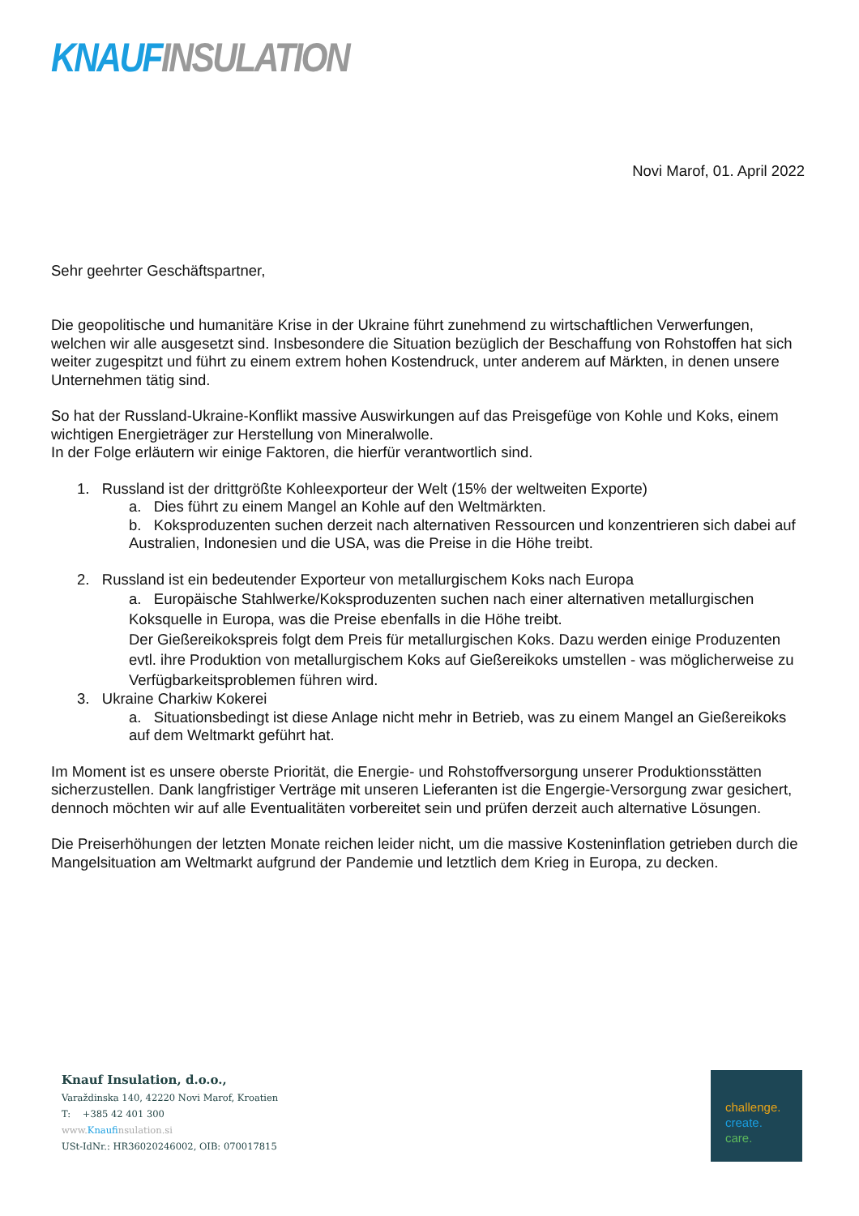KNAUF INSULATION
Novi Marof, 01. April 2022
Sehr geehrter Geschäftspartner,
Die geopolitische und humanitäre Krise in der Ukraine führt zunehmend zu wirtschaftlichen Verwerfungen, welchen wir alle ausgesetzt sind. Insbesondere die Situation bezüglich der Beschaffung von Rohstoffen hat sich weiter zugespitzt und führt zu einem extrem hohen Kostendruck, unter anderem auf Märkten, in denen unsere Unternehmen tätig sind.
So hat der Russland-Ukraine-Konflikt massive Auswirkungen auf das Preisgefüge von Kohle und Koks, einem wichtigen Energieträger zur Herstellung von Mineralwolle.
In der Folge erläutern wir einige Faktoren, die hierfür verantwortlich sind.
1. Russland ist der drittgrößte Kohleexporteur der Welt (15% der weltweiten Exporte)
a. Dies führt zu einem Mangel an Kohle auf den Weltmärkten.
b. Koksproduzenten suchen derzeit nach alternativen Ressourcen und konzentrieren sich dabei auf Australien, Indonesien und die USA, was die Preise in die Höhe treibt.
2. Russland ist ein bedeutender Exporteur von metallurgischem Koks nach Europa
a. Europäische Stahlwerke/Koksproduzenten suchen nach einer alternativen metallurgischen Koksquelle in Europa, was die Preise ebenfalls in die Höhe treibt.
Der Gießereikokspreis folgt dem Preis für metallurgischen Koks. Dazu werden einige Produzenten evtl. ihre Produktion von metallurgischem Koks auf Gießereikoks umstellen - was möglicherweise zu Verfügbarkeitsproblemen führen wird.
3. Ukraine Charkiw Kokerei
a. Situationsbedingt ist diese Anlage nicht mehr in Betrieb, was zu einem Mangel an Gießereikoks auf dem Weltmarkt geführt hat.
Im Moment ist es unsere oberste Priorität, die Energie- und Rohstoffversorgung unserer Produktionsstätten sicherzustellen. Dank langfristiger Verträge mit unseren Lieferanten ist die Engergie-Versorgung zwar gesichert, dennoch möchten wir auf alle Eventualitäten vorbereitet sein und prüfen derzeit auch alternative Lösungen.
Die Preiserhöhungen der letzten Monate reichen leider nicht, um die massive Kosteninflation getrieben durch die Mangelsituation am Weltmarkt aufgrund der Pandemie und letztlich dem Krieg in Europa, zu decken.
Knauf Insulation, d.o.o.,
Varaždinska 140, 42220 Novi Marof, Kroatien
T: +385 42 401 300
www.Knaufinsulation.si
USt-IdNr.: HR36020246002, OIB: 070017815
challenge.
create.
care.